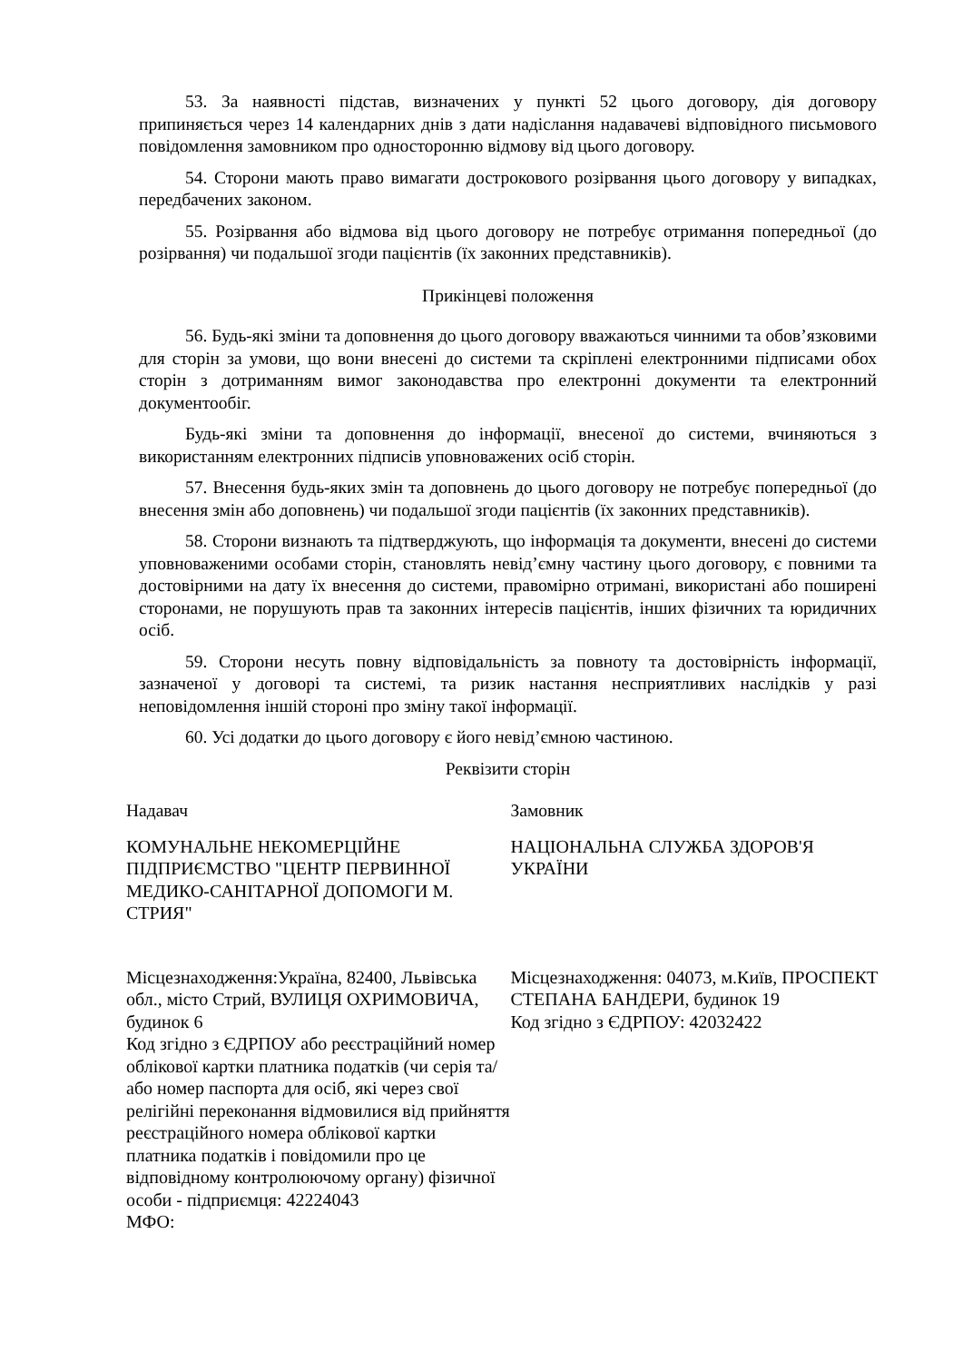53. За наявності підстав, визначених у пункті 52 цього договору, дія договору припиняється через 14 календарних днів з дати надіслання надавачеві відповідного письмового повідомлення замовником про односторонню відмову від цього договору.
54. Сторони мають право вимагати дострокового розірвання цього договору у випадках, передбачених законом.
55. Розірвання або відмова від цього договору не потребує отримання попередньої (до розірвання) чи подальшої згоди пацієнтів (їх законних представників).
Прикінцеві положення
56. Будь-які зміни та доповнення до цього договору вважаються чинними та обов’язковими для сторін за умови, що вони внесені до системи та скріплені електронними підписами обох сторін з дотриманням вимог законодавства про електронні документи та електронний документообіг.
Будь-які зміни та доповнення до інформації, внесеної до системи, вчиняються з використанням електронних підписів уповноважених осіб сторін.
57. Внесення будь-яких змін та доповнень до цього договору не потребує попередньої (до внесення змін або доповнень) чи подальшої згоди пацієнтів (їх законних представників).
58. Сторони визнають та підтверджують, що інформація та документи, внесені до системи уповноваженими особами сторін, становлять невід’ємну частину цього договору, є повними та достовірними на дату їх внесення до системи, правомірно отримані, використані або поширені сторонами, не порушують прав та законних інтересів пацієнтів, інших фізичних та юридичних осіб.
59. Сторони несуть повну відповідальність за повноту та достовірність інформації, зазначеної у договорі та системі, та ризик настання несприятливих наслідків у разі неповідомлення іншій стороні про зміну такої інформації.
60. Усі додатки до цього договору є його невід’ємною частиною.
Реквізити сторін
Надавач
КОМУНАЛЬНЕ НЕКОМЕРЦІЙНЕ ПІДПРИЄМСТВО "ЦЕНТР ПЕРВИННОЇ МЕДИКО-САНІТАРНОЇ ДОПОМОГИ М. СТРИЯ"
Місцезнаходження:Україна, 82400, Львівська обл., місто Стрий, ВУЛИЦЯ ОХРИМОВИЧА, будинок 6
Код згідно з ЄДРПОУ або реєстраційний номер облікової картки платника податків (чи серія та/або номер паспорта для осіб, які через свої релігійні переконання відмовилися від прийняття реєстраційного номера облікової картки платника податків і повідомили про це відповідному контролюючому органу) фізичної особи - підприємця: 42224043
МФО:
Замовник
НАЦІОНАЛЬНА СЛУЖБА ЗДОРОВ'Я УКРАЇНИ
Місцезнаходження: 04073, м.Київ, ПРОСПЕКТ СТЕПАНА БАНДЕРИ, будинок 19
Код згідно з ЄДРПОУ: 42032422